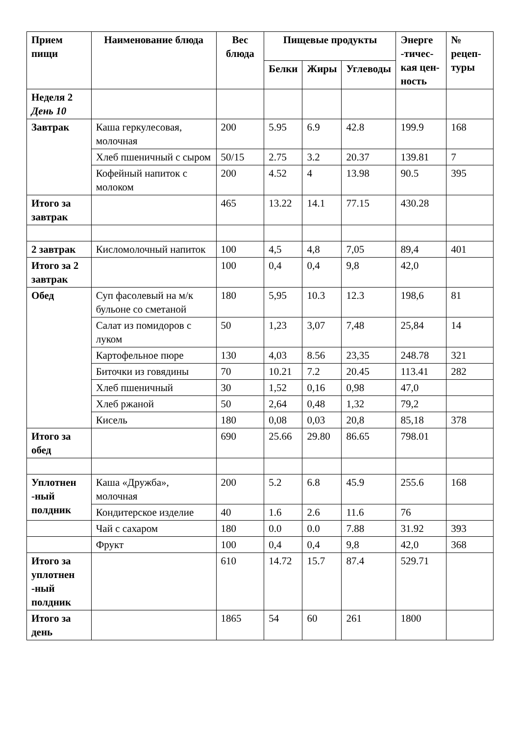| Прием пищи | Наименование блюда | Вес блюда | Пищевые продукты | | | Энерге -тичес-кая цен-ность | № рецеп-туры |
| --- | --- | --- | --- | --- | --- | --- | --- |
| | | | Белки | Жиры | Углеводы | | |
| Неделя 2 День 10 | | | | | | | |
| Завтрак | Каша геркулесовая, молочная | 200 | 5.95 | 6.9 | 42.8 | 199.9 | 168 |
| | Хлеб пшеничный с сыром | 50/15 | 2.75 | 3.2 | 20.37 | 139.81 | 7 |
| | Кофейный напиток с молоком | 200 | 4.52 | 4 | 13.98 | 90.5 | 395 |
| Итого за завтрак | | 465 | 13.22 | 14.1 | 77.15 | 430.28 | |
| 2 завтрак | Кисломолочный напиток | 100 | 4,5 | 4,8 | 7,05 | 89,4 | 401 |
| Итого за 2 завтрак | | 100 | 0,4 | 0,4 | 9,8 | 42,0 | |
| Обед | Суп фасолевый на м/к бульоне со сметаной | 180 | 5,95 | 10.3 | 12.3 | 198,6 | 81 |
| | Салат из помидоров с луком | 50 | 1,23 | 3,07 | 7,48 | 25,84 | 14 |
| | Картофельное пюре | 130 | 4,03 | 8.56 | 23,35 | 248.78 | 321 |
| | Биточки из говядины | 70 | 10.21 | 7.2 | 20.45 | 113.41 | 282 |
| | Хлеб пшеничный | 30 | 1,52 | 0,16 | 0,98 | 47,0 | |
| | Хлеб ржаной | 50 | 2,64 | 0,48 | 1,32 | 79,2 | |
| | Кисель | 180 | 0,08 | 0,03 | 20,8 | 85,18 | 378 |
| Итого за обед | | 690 | 25.66 | 29.80 | 86.65 | 798.01 | |
| Уплотнен -ный полдник | Каша «Дружба», молочная | 200 | 5.2 | 6.8 | 45.9 | 255.6 | 168 |
| | Кондитерское изделие | 40 | 1.6 | 2.6 | 11.6 | 76 | |
| | Чай с сахаром | 180 | 0.0 | 0.0 | 7.88 | 31.92 | 393 |
| | Фрукт | 100 | 0,4 | 0,4 | 9,8 | 42,0 | 368 |
| Итого за уплотнен -ный полдник | | 610 | 14.72 | 15.7 | 87.4 | 529.71 | |
| Итого за день | | 1865 | 54 | 60 | 261 | 1800 | |